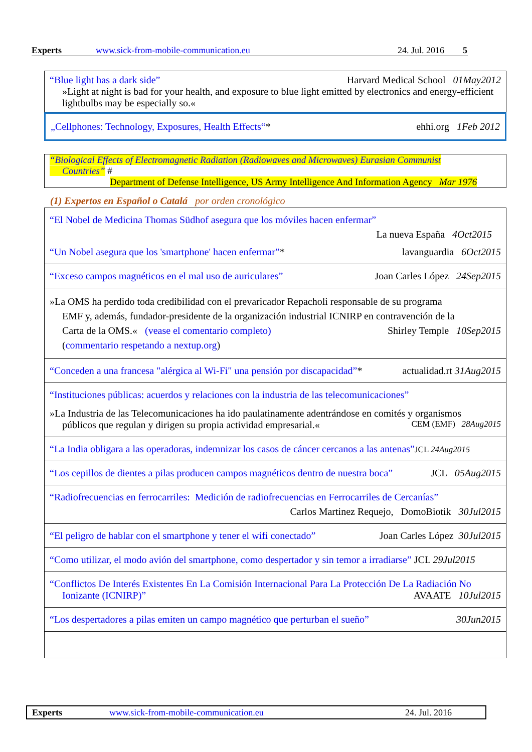Experts www.sick-from-mobile-communication.eu 24. Jul. 2016 5
“Blue light has a dark side” Harvard Medical School 01May2012
»Light at night is bad for your health, and exposure to blue light emitted by electronics and energy-efficient lightbulbs may be especially so.«
„Cellphones: Technology, Exposures, Health Effects“* ehhi.org 1Feb 2012
“Biological Effects of Electromagnetic Radiation (Radiowaves and Microwaves) Eurasian Communist
Countries” #
Department of Defense Intelligence, US Army Intelligence And Information Agency Mar 1976
(1) Expertos en Español o Catalá por orden cronológico
| “El Nobel de Medicina Thomas Südhof asegura que los móviles hacen enfermar” La nueva España 4Oct2015 “Un Nobel asegura que los 'smartphone' hacen enfermar” * lavanguardia 6Oct2015 |
| “Exceso campos magnéticos en el mal uso de auriculares” Joan Carles López 24Sep2015 |
| »La OMS ha perdido toda credibilidad con el prevaricador Repacholi responsable de su programa EMF y, además, fundador-presidente de la organización industrial ICNIRP en contravención de la Carta de la OMS.« (vease el comentario completo) Shirley Temple 10Sep2015 ( commentario respetando a nextup.org ) |
| “Conceden a una francesa "alérgica al Wi-Fi" una pensión por discapacidad” * actualidad.rt 31Aug2015 |
| “Instituciones públicas: acuerdos y relaciones con la industria de las telecomunicaciones” »La Industria de las Telecomunicaciones ha ido paulatinamente adentrándose en comités y organismos públicos que regulan y dirigen su propia actividad empresarial.« CEM (EMF) 28Aug2015 |
| “La India obligara a las operadoras, indemnizar los casos de cáncer cercanos a las antenas” JCL 24Aug2015 |
| “Los cepillos de dientes a pilas producen campos magnéticos dentro de nuestra boca” JCL 05Aug2015 |
| “Radiofrecuencias en ferrocarriles: Medición de radiofrecuencias en Ferrocarriles de Cercanías” Carlos Martinez Requejo, DomoBiotik 30Jul2015 |
| “El peligro de hablar con el smartphone y tener el wifi conectado” Joan Carles López 30Jul2015 |
| “Como utilizar, el modo avión del smartphone, como despertador y sin temor a irradiarse” JCL 29Jul2015 |
| “Conflictos De Interés Existentes En La Comisión Internacional Para La Protección De La Radiación No Ionizante (ICNIRP)” AVAATE 10Jul2015 |
| “Los despertadores a pilas emiten un campo magnético que perturban el sueño” 30Jun2015 |
Experts www.sick-from-mobile-communication.eu 24. Jul. 2016